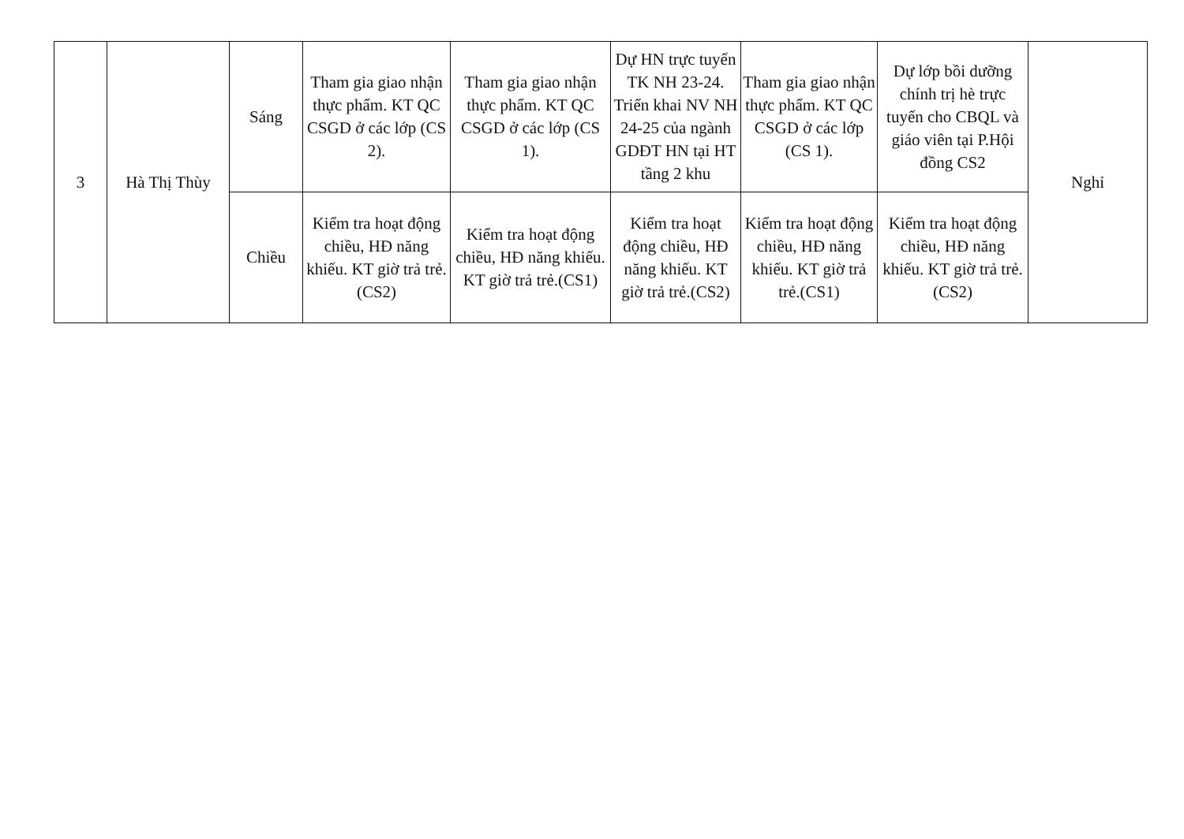| 3 | Hà Thị Thùy | Sáng | Tham gia giao nhận thực phẩm. KT QC CSGD ở các lớp (CS 2). | Tham gia giao nhận thực phẩm. KT QC CSGD ở các lớp (CS 1). | Dự HN trực tuyến TK NH 23-24. Triển khai NV NH 24-25 của ngành GDĐT HN tại HT tầng 2 khu | Tham gia giao nhận thực phẩm. KT QC CSGD ở các lớp (CS 1). | Dự lớp bồi dưỡng chính trị hè trực tuyến cho CBQL và giáo viên tại P.Hội đồng CS2 | Nghỉ |
| | | Chiều | Kiểm tra hoạt động chiều, HĐ năng khiếu. KT giờ trả trẻ.(CS2) | Kiểm tra hoạt động chiều, HĐ năng khiếu. KT giờ trả trẻ.(CS1) | Kiểm tra hoạt động chiều, HĐ năng khiếu. KT giờ trả trẻ.(CS2) | Kiểm tra hoạt động chiều, HĐ năng khiếu. KT giờ trả trẻ.(CS1) | Kiểm tra hoạt động chiều, HĐ năng khiếu. KT giờ trả trẻ.(CS2) | |